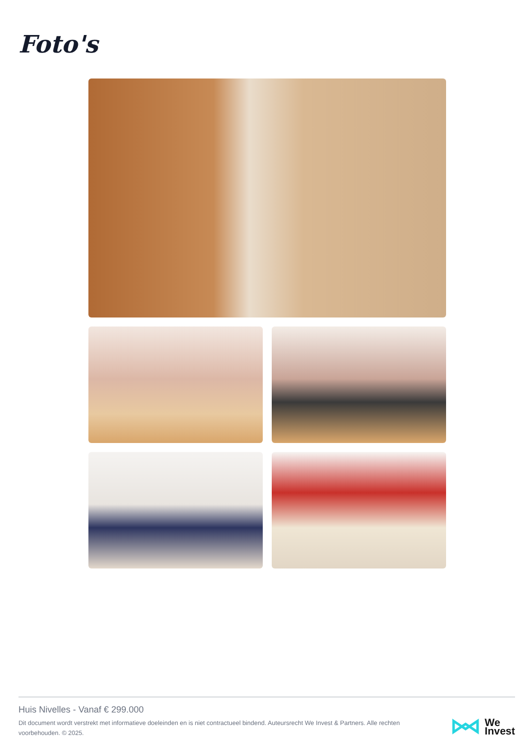Foto's
Huis Nivelles - Vanaf € 299.000
Dit document wordt verstrekt met informatieve doeleinden en is niet contractueel bindend. Auteursrecht We Invest & Partners. Alle rechten voorbehouden. © 2025.
We
Invest